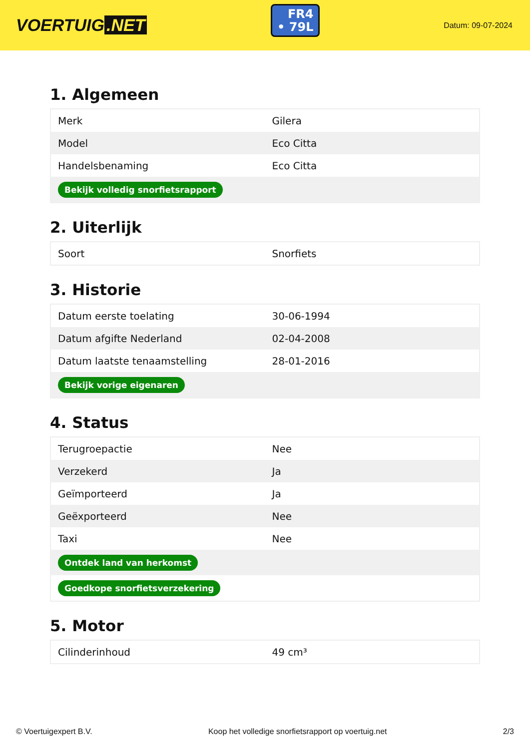VOERTUIG.NET
FR4
• 79L
Datum: 09-07-2024
1. Algemeen
| Merk | Gilera |
| Model | Eco Citta |
| Handelsbenaming | Eco Citta |
| Bekijk volledig snorfietsrapport | |
2. Uiterlijk
| Soort | Snorfiets |
3. Historie
| Datum eerste toelating | 30-06-1994 |
| Datum afgifte Nederland | 02-04-2008 |
| Datum laatste tenaamstelling | 28-01-2016 |
| Bekijk vorige eigenaren | |
4. Status
| Terugroepactie | Nee |
| Verzekerd | Ja |
| Geïmporteerd | Ja |
| Geëxporteerd | Nee |
| Taxi | Nee |
| Ontdek land van herkomst | |
| Goedkope snorfietsverzekering | |
5. Motor
| Cilinderinhoud | 49 cm³ |
© Voertuigexpert B.V. Koop het volledige snorfietsrapport op voertuig.net 2/3